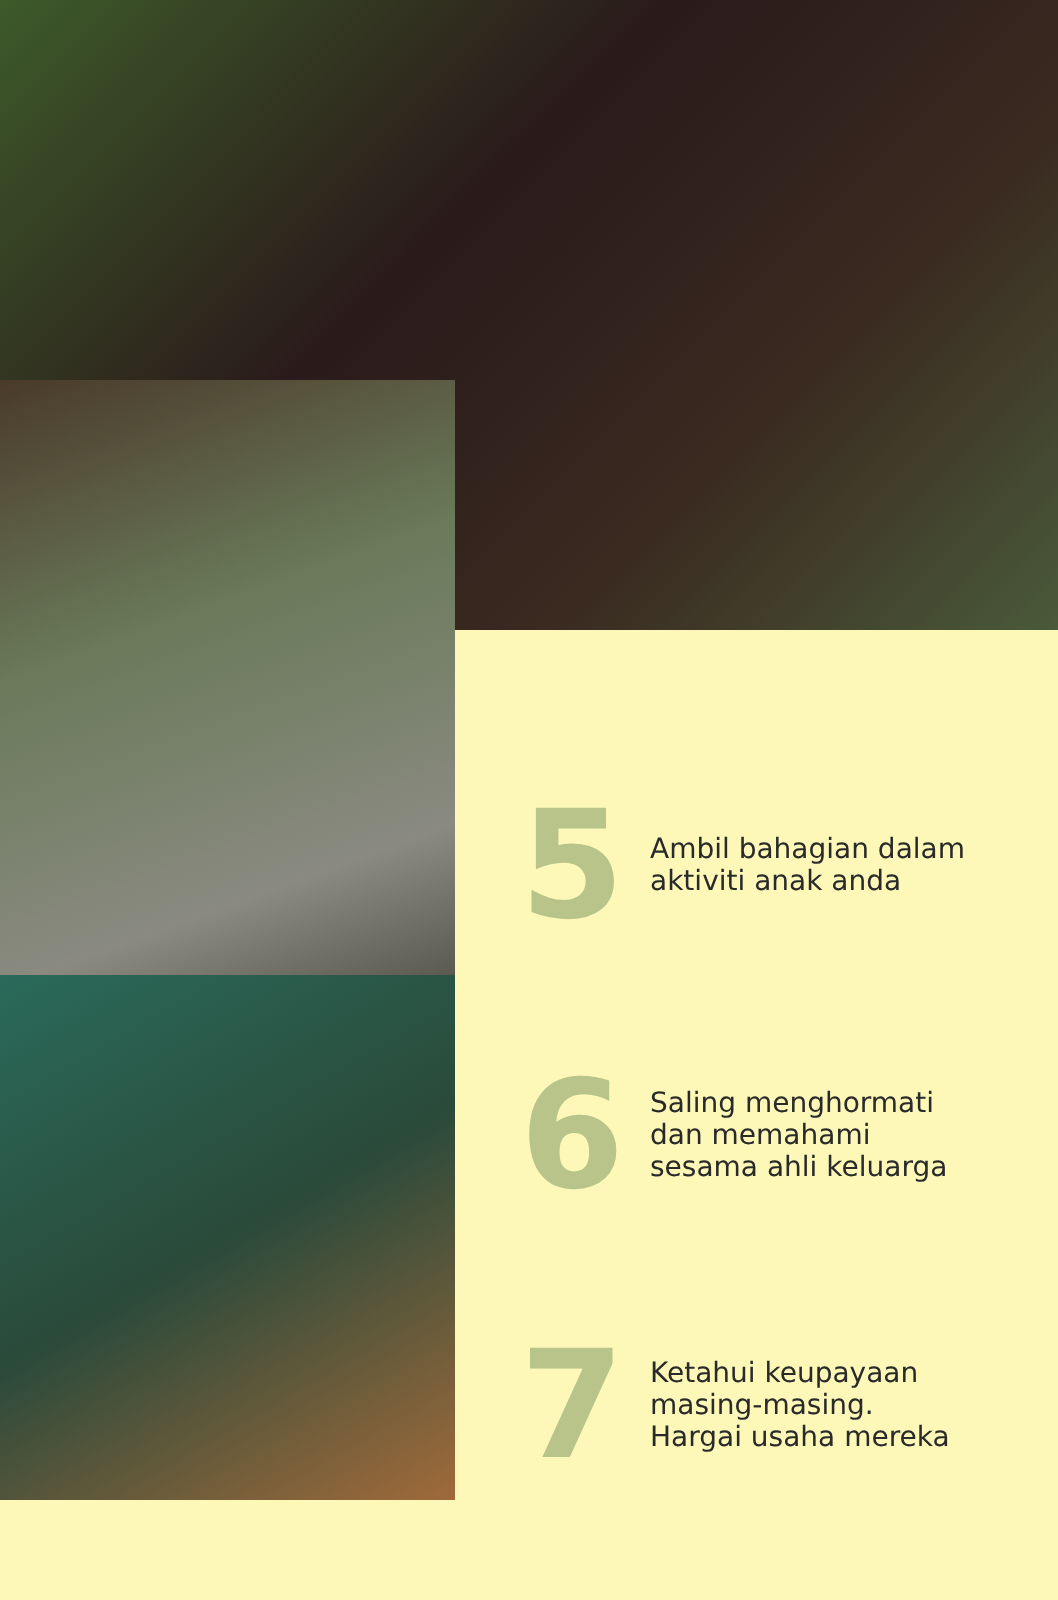5
Ambil bahagian dalam
aktiviti anak anda
6
Saling menghormati
dan memahami
sesama ahli keluarga
7
Ketahui keupayaan
masing-masing.
Hargai usaha mereka